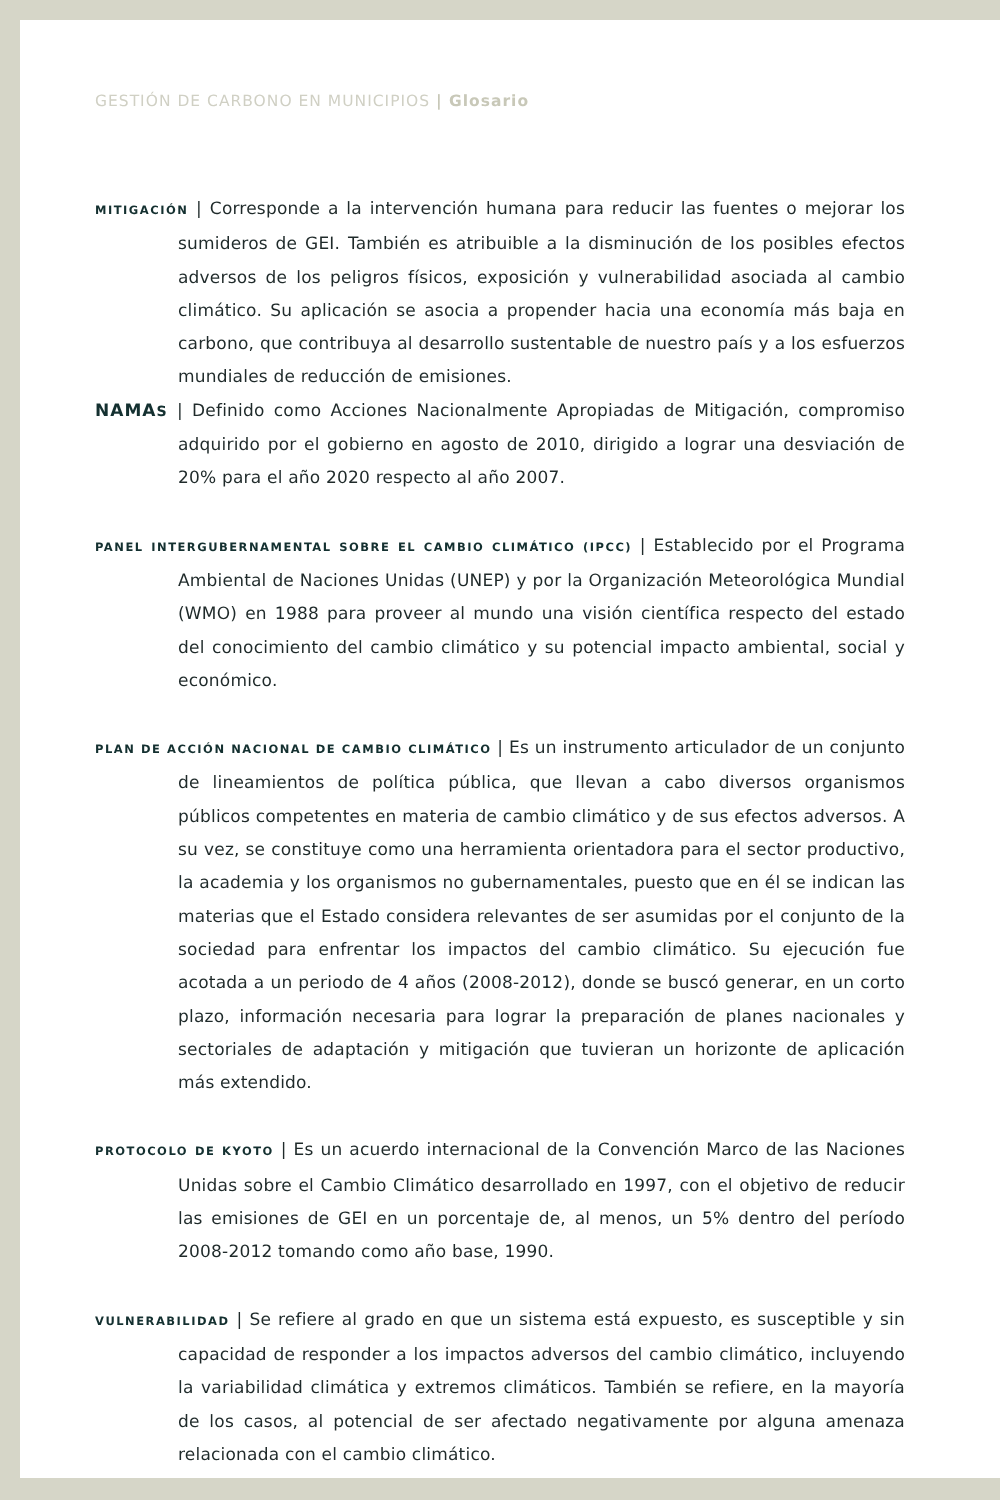GESTIÓN DE CARBONO EN MUNICIPIOS | Glosario
MITIGACIÓN | Corresponde a la intervención humana para reducir las fuentes o mejorar los sumideros de GEI. También es atribuible a la disminución de los posibles efectos adversos de los peligros físicos, exposición y vulnerabilidad asociada al cambio climático. Su aplicación se asocia a propender hacia una economía más baja en carbono, que contribuya al desarrollo sustentable de nuestro país y a los esfuerzos mundiales de reducción de emisiones.
NAMAS | Definido como Acciones Nacionalmente Apropiadas de Mitigación, compromiso adquirido por el gobierno en agosto de 2010, dirigido a lograr una desviación de 20% para el año 2020 respecto al año 2007.
PANEL INTERGUBERNAMENTAL SOBRE EL CAMBIO CLIMÁTICO (IPCC) | Establecido por el Programa Ambiental de Naciones Unidas (UNEP) y por la Organización Meteorológica Mundial (WMO) en 1988 para proveer al mundo una visión científica respecto del estado del conocimiento del cambio climático y su potencial impacto ambiental, social y económico.
PLAN DE ACCIÓN NACIONAL DE CAMBIO CLIMÁTICO | Es un instrumento articulador de un conjunto de lineamientos de política pública, que llevan a cabo diversos organismos públicos competentes en materia de cambio climático y de sus efectos adversos. A su vez, se constituye como una herramienta orientadora para el sector productivo, la academia y los organismos no gubernamentales, puesto que en él se indican las materias que el Estado considera relevantes de ser asumidas por el conjunto de la sociedad para enfrentar los impactos del cambio climático. Su ejecución fue acotada a un periodo de 4 años (2008-2012), donde se buscó generar, en un corto plazo, información necesaria para lograr la preparación de planes nacionales y sectoriales de adaptación y mitigación que tuvieran un horizonte de aplicación más extendido.
PROTOCOLO DE KYOTO | Es un acuerdo internacional de la Convención Marco de las Naciones Unidas sobre el Cambio Climático desarrollado en 1997, con el objetivo de reducir las emisiones de GEI en un porcentaje de, al menos, un 5% dentro del período 2008-2012 tomando como año base, 1990.
VULNERABILIDAD | Se refiere al grado en que un sistema está expuesto, es susceptible y sin capacidad de responder a los impactos adversos del cambio climático, incluyendo la variabilidad climática y extremos climáticos. También se refiere, en la mayoría de los casos, al potencial de ser afectado negativamente por alguna amenaza relacionada con el cambio climático.